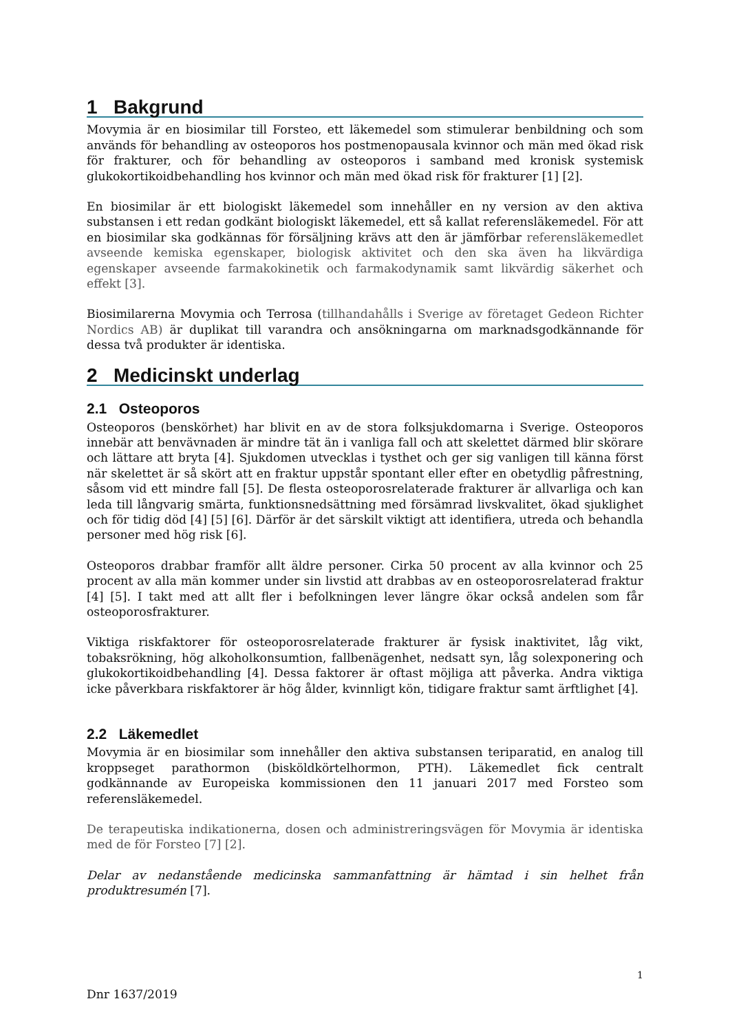1 Bakgrund
Movymia är en biosimilar till Forsteo, ett läkemedel som stimulerar benbildning och som används för behandling av osteoporos hos postmenopausala kvinnor och män med ökad risk för frakturer, och för behandling av osteoporos i samband med kronisk systemisk glukokortikoidbehandling hos kvinnor och män med ökad risk för frakturer [1] [2].
En biosimilar är ett biologiskt läkemedel som innehåller en ny version av den aktiva substansen i ett redan godkänt biologiskt läkemedel, ett så kallat referensläkemedel. För att en biosimilar ska godkännas för försäljning krävs att den är jämförbar referensläkemedlet avseende kemiska egenskaper, biologisk aktivitet och den ska även ha likvärdiga egenskaper avseende farmakokinetik och farmakodynamik samt likvärdig säkerhet och effekt [3].
Biosimilarerna Movymia och Terrosa (tillhandahålls i Sverige av företaget Gedeon Richter Nordics AB) är duplikat till varandra och ansökningarna om marknadsgodkännande för dessa två produkter är identiska.
2 Medicinskt underlag
2.1 Osteoporos
Osteoporos (benskörhet) har blivit en av de stora folksjukdomarna i Sverige. Osteoporos innebär att benvävnaden är mindre tät än i vanliga fall och att skelettet därmed blir skörare och lättare att bryta [4]. Sjukdomen utvecklas i tysthet och ger sig vanligen till känna först när skelettet är så skört att en fraktur uppstår spontant eller efter en obetydlig påfrestning, såsom vid ett mindre fall [5]. De flesta osteoporosrelaterade frakturer är allvarliga och kan leda till långvarig smärta, funktionsnedsättning med försämrad livskvalitet, ökad sjuklighet och för tidig död [4] [5] [6]. Därför är det särskilt viktigt att identifiera, utreda och behandla personer med hög risk [6].
Osteoporos drabbar framför allt äldre personer. Cirka 50 procent av alla kvinnor och 25 procent av alla män kommer under sin livstid att drabbas av en osteoporosrelaterad fraktur [4] [5]. I takt med att allt fler i befolkningen lever längre ökar också andelen som får osteoporosfrakturer.
Viktiga riskfaktorer för osteoporosrelaterade frakturer är fysisk inaktivitet, låg vikt, tobaksrökning, hög alkoholkonsumtion, fallbenägenhet, nedsatt syn, låg solexponering och glukokortikoidbehandling [4]. Dessa faktorer är oftast möjliga att påverka. Andra viktiga icke påverkbara riskfaktorer är hög ålder, kvinnligt kön, tidigare fraktur samt ärftlighet [4].
2.2 Läkemedlet
Movymia är en biosimilar som innehåller den aktiva substansen teriparatid, en analog till kroppseget parathormon (bisköldkörtelhormon, PTH). Läkemedlet fick centralt godkännande av Europeiska kommissionen den 11 januari 2017 med Forsteo som referensläkemedel.
De terapeutiska indikationerna, dosen och administreringsvägen för Movymia är identiska med de för Forsteo [7] [2].
Delar av nedanstående medicinska sammanfattning är hämtad i sin helhet från produktresumén [7].
1
Dnr 1637/2019